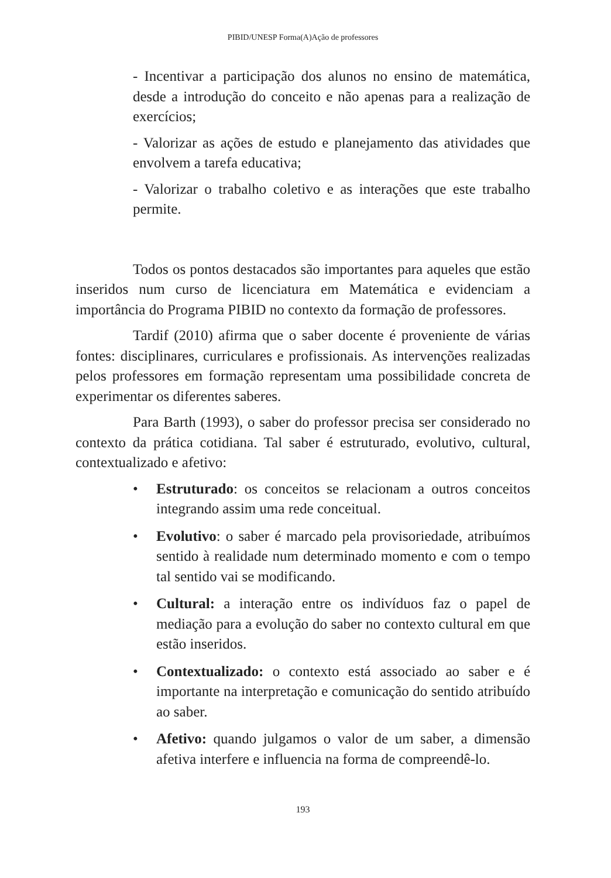PIBID/UNESP Forma(A)Ação de professores
- Incentivar a participação dos alunos no ensino de matemática, desde a introdução do conceito e não apenas para a realização de exercícios;
- Valorizar as ações de estudo e planejamento das atividades que envolvem a tarefa educativa;
- Valorizar o trabalho coletivo e as interações que este trabalho permite.
Todos os pontos destacados são importantes para aqueles que estão inseridos num curso de licenciatura em Matemática e evidenciam a importância do Programa PIBID no contexto da formação de professores.
Tardif (2010) afirma que o saber docente é proveniente de várias fontes: disciplinares, curriculares e profissionais. As intervenções realizadas pelos professores em formação representam uma possibilidade concreta de experimentar os diferentes saberes.
Para Barth (1993), o saber do professor precisa ser considerado no contexto da prática cotidiana. Tal saber é estruturado, evolutivo, cultural, contextualizado e afetivo:
• Estruturado: os conceitos se relacionam a outros conceitos integrando assim uma rede conceitual.
• Evolutivo: o saber é marcado pela provisoriedade, atribuímos sentido à realidade num determinado momento e com o tempo tal sentido vai se modificando.
• Cultural: a interação entre os indivíduos faz o papel de mediação para a evolução do saber no contexto cultural em que estão inseridos.
• Contextualizado: o contexto está associado ao saber e é importante na interpretação e comunicação do sentido atribuído ao saber.
• Afetivo: quando julgamos o valor de um saber, a dimensão afetiva interfere e influencia na forma de compreendê-lo.
193